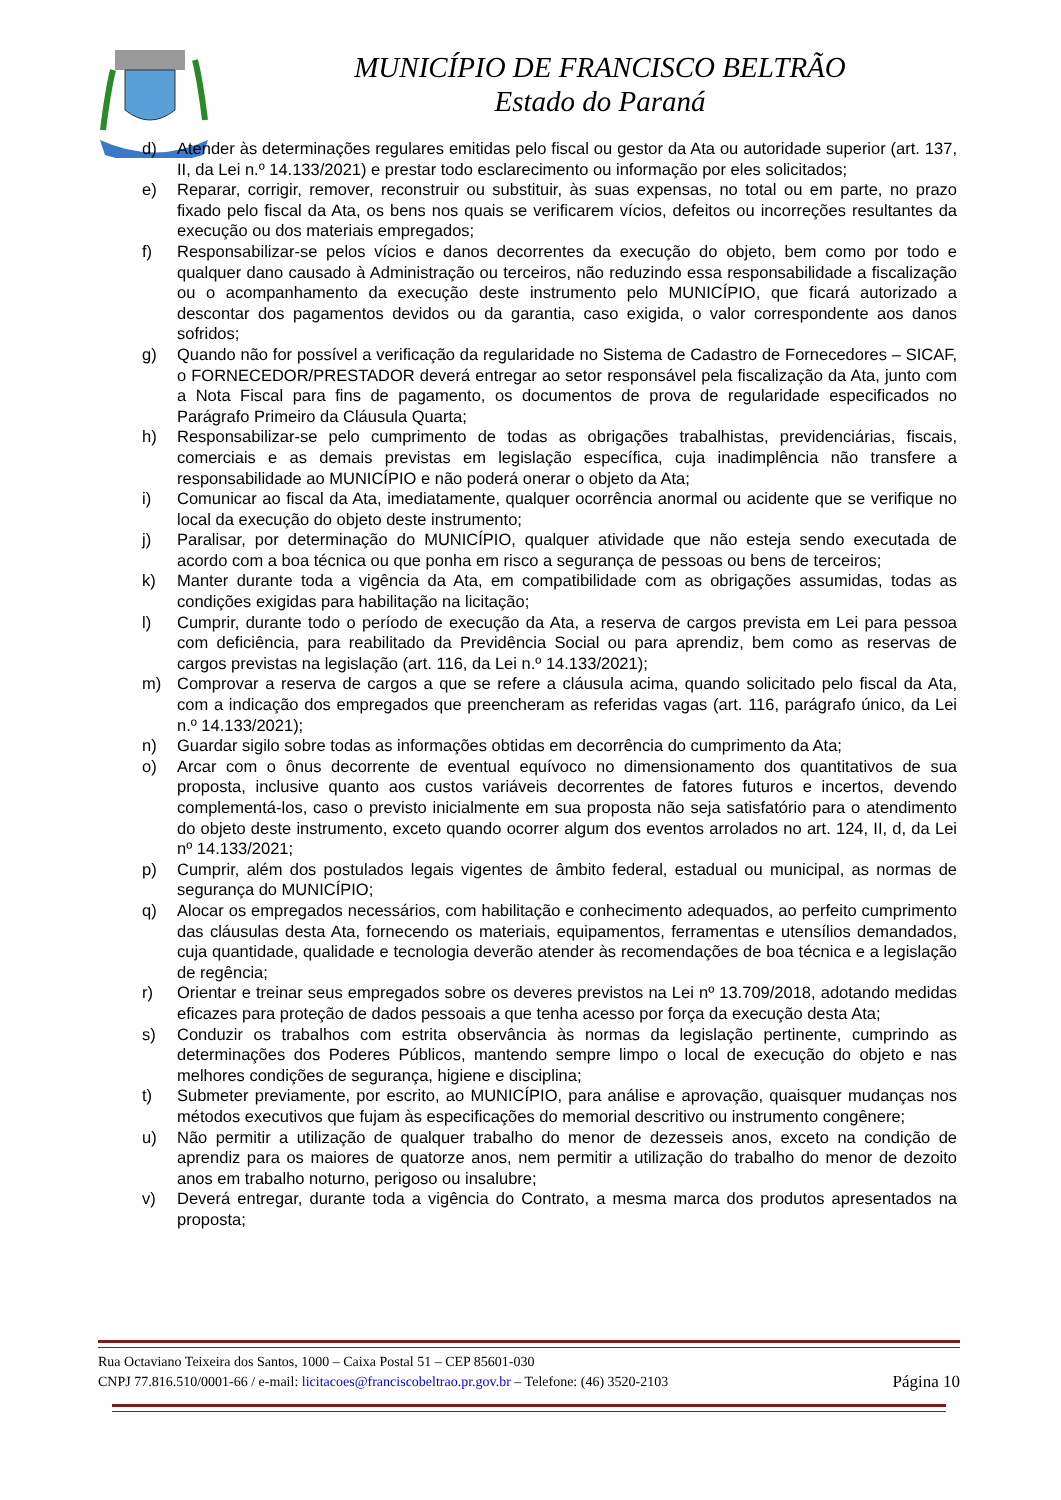MUNICÍPIO DE FRANCISCO BELTRÃO
Estado do Paraná
d) Atender às determinações regulares emitidas pelo fiscal ou gestor da Ata ou autoridade superior (art. 137, II, da Lei n.º 14.133/2021) e prestar todo esclarecimento ou informação por eles solicitados;
e) Reparar, corrigir, remover, reconstruir ou substituir, às suas expensas, no total ou em parte, no prazo fixado pelo fiscal da Ata, os bens nos quais se verificarem vícios, defeitos ou incorreções resultantes da execução ou dos materiais empregados;
f) Responsabilizar-se pelos vícios e danos decorrentes da execução do objeto, bem como por todo e qualquer dano causado à Administração ou terceiros, não reduzindo essa responsabilidade a fiscalização ou o acompanhamento da execução deste instrumento pelo MUNICÍPIO, que ficará autorizado a descontar dos pagamentos devidos ou da garantia, caso exigida, o valor correspondente aos danos sofridos;
g) Quando não for possível a verificação da regularidade no Sistema de Cadastro de Fornecedores – SICAF, o FORNECEDOR/PRESTADOR deverá entregar ao setor responsável pela fiscalização da Ata, junto com a Nota Fiscal para fins de pagamento, os documentos de prova de regularidade especificados no Parágrafo Primeiro da Cláusula Quarta;
h) Responsabilizar-se pelo cumprimento de todas as obrigações trabalhistas, previdenciárias, fiscais, comerciais e as demais previstas em legislação específica, cuja inadimplência não transfere a responsabilidade ao MUNICÍPIO e não poderá onerar o objeto da Ata;
i) Comunicar ao fiscal da Ata, imediatamente, qualquer ocorrência anormal ou acidente que se verifique no local da execução do objeto deste instrumento;
j) Paralisar, por determinação do MUNICÍPIO, qualquer atividade que não esteja sendo executada de acordo com a boa técnica ou que ponha em risco a segurança de pessoas ou bens de terceiros;
k) Manter durante toda a vigência da Ata, em compatibilidade com as obrigações assumidas, todas as condições exigidas para habilitação na licitação;
l) Cumprir, durante todo o período de execução da Ata, a reserva de cargos prevista em Lei para pessoa com deficiência, para reabilitado da Previdência Social ou para aprendiz, bem como as reservas de cargos previstas na legislação (art. 116, da Lei n.º 14.133/2021);
m) Comprovar a reserva de cargos a que se refere a cláusula acima, quando solicitado pelo fiscal da Ata, com a indicação dos empregados que preencheram as referidas vagas (art. 116, parágrafo único, da Lei n.º 14.133/2021);
n) Guardar sigilo sobre todas as informações obtidas em decorrência do cumprimento da Ata;
o) Arcar com o ônus decorrente de eventual equívoco no dimensionamento dos quantitativos de sua proposta, inclusive quanto aos custos variáveis decorrentes de fatores futuros e incertos, devendo complementá-los, caso o previsto inicialmente em sua proposta não seja satisfatório para o atendimento do objeto deste instrumento, exceto quando ocorrer algum dos eventos arrolados no art. 124, II, d, da Lei nº 14.133/2021;
p) Cumprir, além dos postulados legais vigentes de âmbito federal, estadual ou municipal, as normas de segurança do MUNICÍPIO;
q) Alocar os empregados necessários, com habilitação e conhecimento adequados, ao perfeito cumprimento das cláusulas desta Ata, fornecendo os materiais, equipamentos, ferramentas e utensílios demandados, cuja quantidade, qualidade e tecnologia deverão atender às recomendações de boa técnica e a legislação de regência;
r) Orientar e treinar seus empregados sobre os deveres previstos na Lei nº 13.709/2018, adotando medidas eficazes para proteção de dados pessoais a que tenha acesso por força da execução desta Ata;
s) Conduzir os trabalhos com estrita observância às normas da legislação pertinente, cumprindo as determinações dos Poderes Públicos, mantendo sempre limpo o local de execução do objeto e nas melhores condições de segurança, higiene e disciplina;
t) Submeter previamente, por escrito, ao MUNICÍPIO, para análise e aprovação, quaisquer mudanças nos métodos executivos que fujam às especificações do memorial descritivo ou instrumento congênere;
u) Não permitir a utilização de qualquer trabalho do menor de dezesseis anos, exceto na condição de aprendiz para os maiores de quatorze anos, nem permitir a utilização do trabalho do menor de dezoito anos em trabalho noturno, perigoso ou insalubre;
v) Deverá entregar, durante toda a vigência do Contrato, a mesma marca dos produtos apresentados na proposta;
Rua Octaviano Teixeira dos Santos, 1000 – Caixa Postal 51 – CEP 85601-030
CNPJ 77.816.510/0001-66 / e-mail: licitacoes@franciscobeltrao.pr.gov.br – Telefone: (46) 3520-2103 Página 10